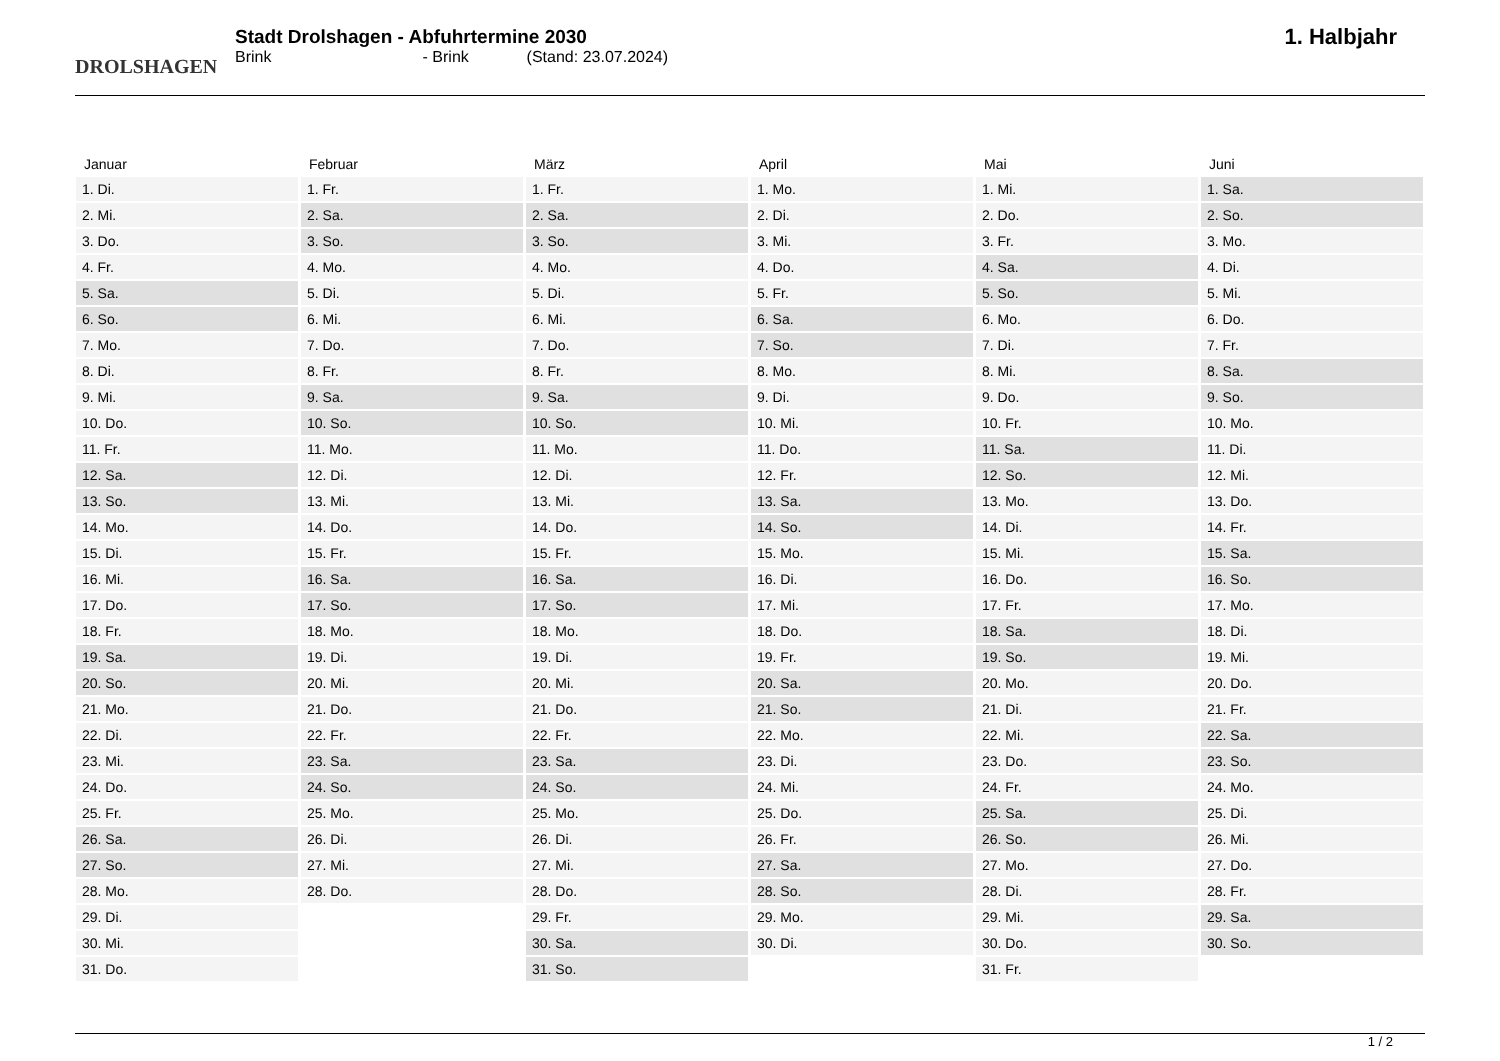DROLSHAGEN
Stadt Drolshagen - Abfuhrtermine 2030
Brink - Brink (Stand: 23.07.2024)
1. Halbjahr
| Januar | Februar | März | April | Mai | Juni |
| --- | --- | --- | --- | --- | --- |
| 1. Di. | 1. Fr. | 1. Fr. | 1. Mo. | 1. Mi. | 1. Sa. |
| 2. Mi. | 2. Sa. | 2. Sa. | 2. Di. | 2. Do. | 2. So. |
| 3. Do. | 3. So. | 3. So. | 3. Mi. | 3. Fr. | 3. Mo. |
| 4. Fr. | 4. Mo. | 4. Mo. | 4. Do. | 4. Sa. | 4. Di. |
| 5. Sa. | 5. Di. | 5. Di. | 5. Fr. | 5. So. | 5. Mi. |
| 6. So. | 6. Mi. | 6. Mi. | 6. Sa. | 6. Mo. | 6. Do. |
| 7. Mo. | 7. Do. | 7. Do. | 7. So. | 7. Di. | 7. Fr. |
| 8. Di. | 8. Fr. | 8. Fr. | 8. Mo. | 8. Mi. | 8. Sa. |
| 9. Mi. | 9. Sa. | 9. Sa. | 9. Di. | 9. Do. | 9. So. |
| 10. Do. | 10. So. | 10. So. | 10. Mi. | 10. Fr. | 10. Mo. |
| 11. Fr. | 11. Mo. | 11. Mo. | 11. Do. | 11. Sa. | 11. Di. |
| 12. Sa. | 12. Di. | 12. Di. | 12. Fr. | 12. So. | 12. Mi. |
| 13. So. | 13. Mi. | 13. Mi. | 13. Sa. | 13. Mo. | 13. Do. |
| 14. Mo. | 14. Do. | 14. Do. | 14. So. | 14. Di. | 14. Fr. |
| 15. Di. | 15. Fr. | 15. Fr. | 15. Mo. | 15. Mi. | 15. Sa. |
| 16. Mi. | 16. Sa. | 16. Sa. | 16. Di. | 16. Do. | 16. So. |
| 17. Do. | 17. So. | 17. So. | 17. Mi. | 17. Fr. | 17. Mo. |
| 18. Fr. | 18. Mo. | 18. Mo. | 18. Do. | 18. Sa. | 18. Di. |
| 19. Sa. | 19. Di. | 19. Di. | 19. Fr. | 19. So. | 19. Mi. |
| 20. So. | 20. Mi. | 20. Mi. | 20. Sa. | 20. Mo. | 20. Do. |
| 21. Mo. | 21. Do. | 21. Do. | 21. So. | 21. Di. | 21. Fr. |
| 22. Di. | 22. Fr. | 22. Fr. | 22. Mo. | 22. Mi. | 22. Sa. |
| 23. Mi. | 23. Sa. | 23. Sa. | 23. Di. | 23. Do. | 23. So. |
| 24. Do. | 24. So. | 24. So. | 24. Mi. | 24. Fr. | 24. Mo. |
| 25. Fr. | 25. Mo. | 25. Mo. | 25. Do. | 25. Sa. | 25. Di. |
| 26. Sa. | 26. Di. | 26. Di. | 26. Fr. | 26. So. | 26. Mi. |
| 27. So. | 27. Mi. | 27. Mi. | 27. Sa. | 27. Mo. | 27. Do. |
| 28. Mo. | 28. Do. | 28. Do. | 28. So. | 28. Di. | 28. Fr. |
| 29. Di. | | 29. Fr. | 29. Mo. | 29. Mi. | 29. Sa. |
| 30. Mi. | | 30. Sa. | 30. Di. | 30. Do. | 30. So. |
| 31. Do. | | 31. So. | | 31. Fr. | |
1 / 2